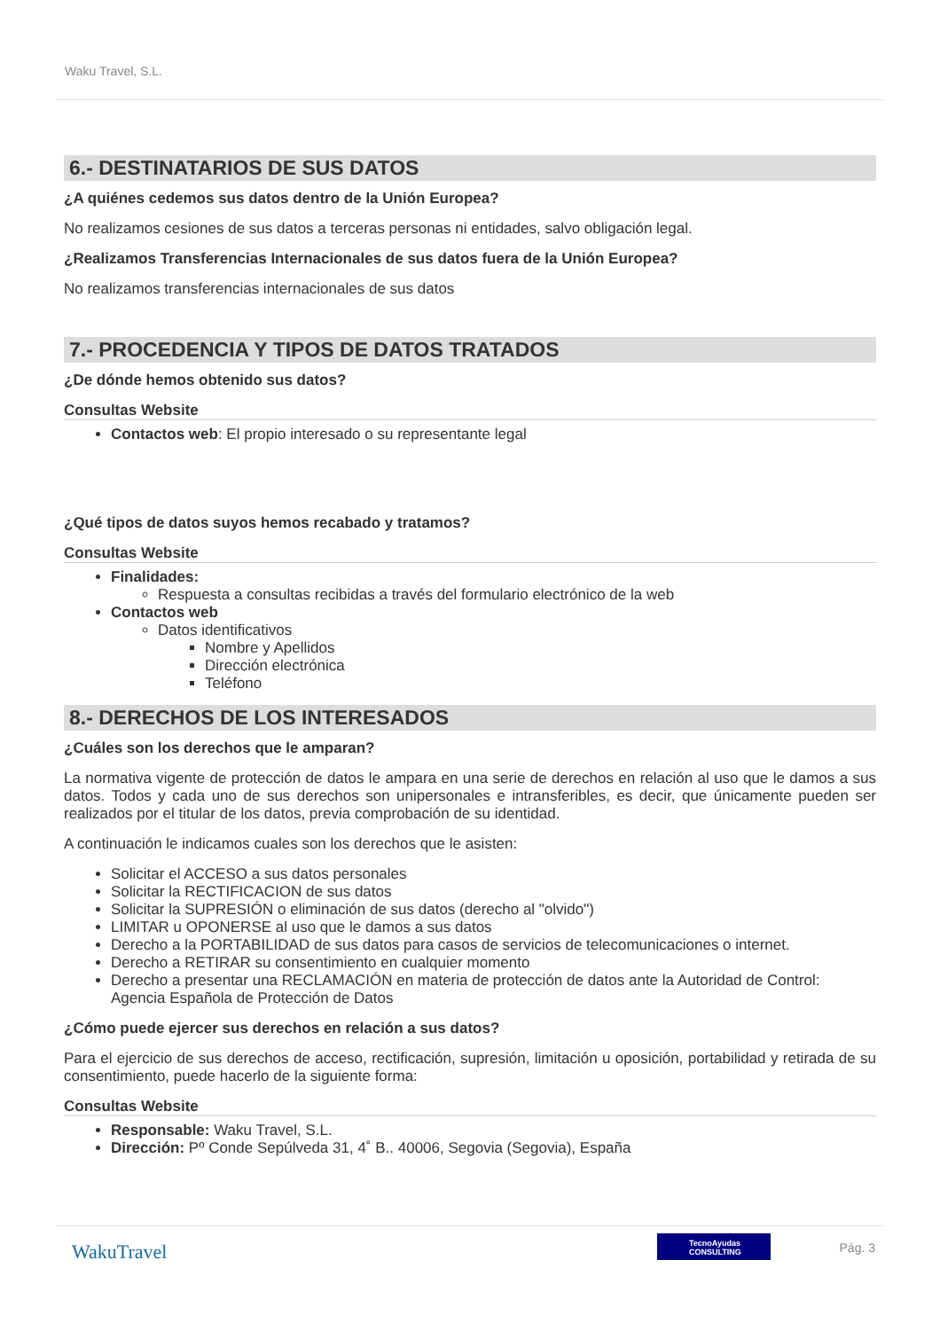Waku Travel, S.L.
6.- DESTINATARIOS DE SUS DATOS
¿A quiénes cedemos sus datos dentro de la Unión Europea?
No realizamos cesiones de sus datos a terceras personas ni entidades, salvo obligación legal.
¿Realizamos Transferencias Internacionales de sus datos fuera de la Unión Europea?
No realizamos transferencias internacionales de sus datos
7.- PROCEDENCIA Y TIPOS DE DATOS TRATADOS
¿De dónde hemos obtenido sus datos?
Consultas Website
Contactos web: El propio interesado o su representante legal
¿Qué tipos de datos suyos hemos recabado y tratamos?
Consultas Website
Finalidades:
Respuesta a consultas recibidas a través del formulario electrónico de la web
Contactos web
Datos identificativos
Nombre y Apellidos
Dirección electrónica
Teléfono
8.- DERECHOS DE LOS INTERESADOS
¿Cuáles son los derechos que le amparan?
La normativa vigente de protección de datos le ampara en una serie de derechos en relación al uso que le damos a sus datos. Todos y cada uno de sus derechos son unipersonales e intransferibles, es decir, que únicamente pueden ser realizados por el titular de los datos, previa comprobación de su identidad.
A continuación le indicamos cuales son los derechos que le asisten:
Solicitar el ACCESO a sus datos personales
Solicitar la RECTIFICACION de sus datos
Solicitar la SUPRESIÓN o eliminación de sus datos (derecho al "olvido")
LIMITAR u OPONERSE al uso que le damos a sus datos
Derecho a la PORTABILIDAD de sus datos para casos de servicios de telecomunicaciones o internet.
Derecho a RETIRAR su consentimiento en cualquier momento
Derecho a presentar una RECLAMACIÓN en materia de protección de datos ante la Autoridad de Control: Agencia Española de Protección de Datos
¿Cómo puede ejercer sus derechos en relación a sus datos?
Para el ejercicio de sus derechos de acceso, rectificación, supresión, limitación u oposición, portabilidad y retirada de su consentimiento, puede hacerlo de la siguiente forma:
Consultas Website
Responsable: Waku Travel, S.L.
Dirección: Pº Conde Sepúlveda 31, 4˚ B.. 40006, Segovia (Segovia), España
WakuTravel
TecnoAyudas CONSULTING
Pág. 3